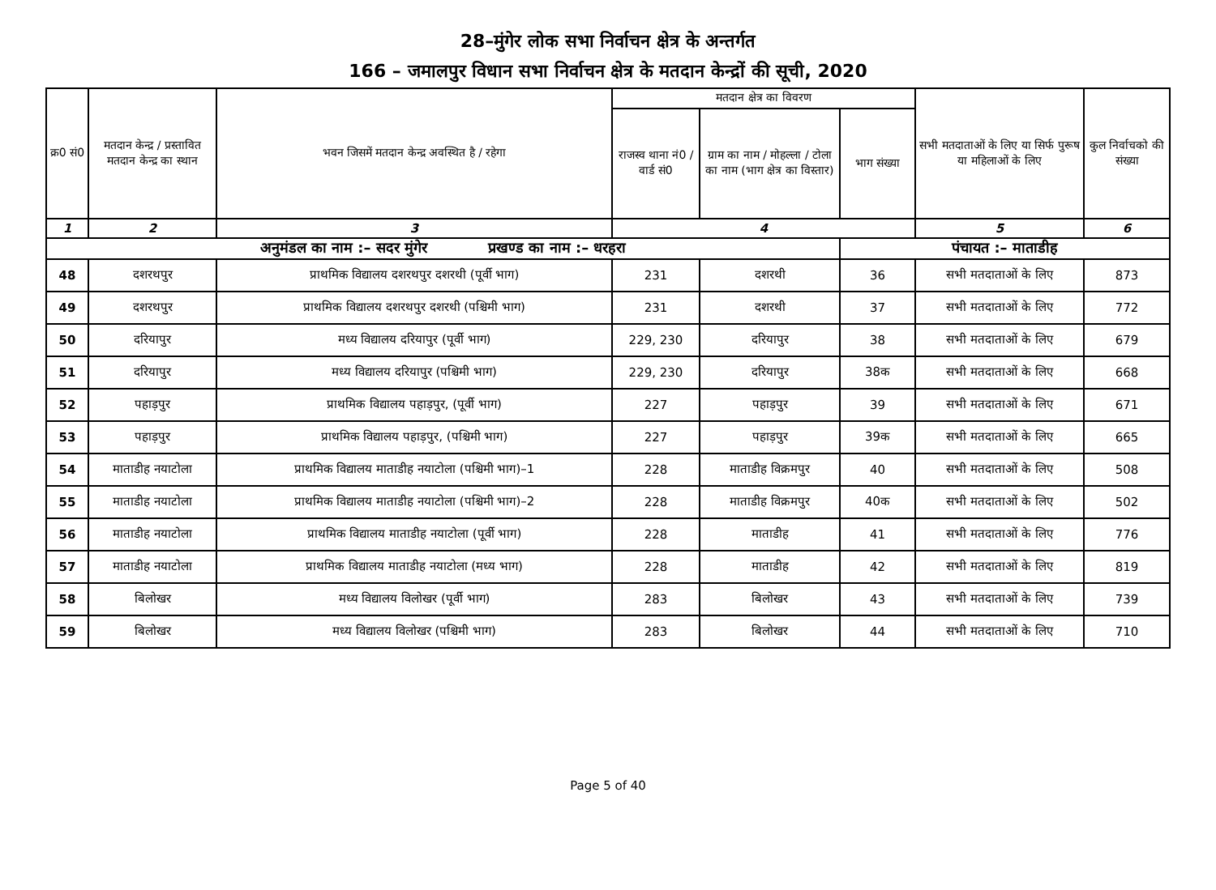28–मुंगेर लोक सभा निर्वाचन क्षेत्र के अन्तर्गत
166 – जमालपुर विधान सभा निर्वाचन क्षेत्र के मतदान केन्द्रों की सूची, 2020
| क्र0 सं0 | मतदान केन्द्र / प्रस्तावित मतदान केन्द्र का स्थान | भवन जिसमें मतदान केन्द्र अवस्थित है / रहेगा | मतदान क्षेत्र का विवरण | | | सभी मतदाताओं के लिए या सिर्फ पुरूष या महिलाओं के लिए | कुल निर्वाचको की संख्या |
| --- | --- | --- | --- | --- | --- | --- | --- |
| | | | राजस्व थाना नं0 / वार्ड सं0 | ग्राम का नाम / मोहल्ला / टोला का नाम (भाग क्षेत्र का विस्तार) | भाग संख्या | | |
| 1 | 2 | 3 | 4 | | | 5 | 6 |
| अनुमंडल का नाम :– सदर मुंगेर प्रखण्ड का नाम :– धरहरा | | | | | पंचायत :– माताडीह | | |
| 48 | दशरथपुर | प्राथमिक विद्यालय दशरथपुर दशरथी (पूर्वी भाग) | 231 | दशरथी | 36 | सभी मतदाताओं के लिए | 873 |
| 49 | दशरथपुर | प्राथमिक विद्यालय दशरथपुर दशरथी (पश्चिमी भाग) | 231 | दशरथी | 37 | सभी मतदाताओं के लिए | 772 |
| 50 | दरियापुर | मध्य विद्यालय दरियापुर (पूर्वी भाग) | 229, 230 | दरियापुर | 38 | सभी मतदाताओं के लिए | 679 |
| 51 | दरियापुर | मध्य विद्यालय दरियापुर (पश्चिमी भाग) | 229, 230 | दरियापुर | 38क | सभी मतदाताओं के लिए | 668 |
| 52 | पहाड़पुर | प्राथमिक विद्यालय पहाड़पुर, (पूर्वी भाग) | 227 | पहाड़पुर | 39 | सभी मतदाताओं के लिए | 671 |
| 53 | पहाड़पुर | प्राथमिक विद्यालय पहाड़पुर, (पश्चिमी भाग) | 227 | पहाड़पुर | 39क | सभी मतदाताओं के लिए | 665 |
| 54 | माताडीह नयाटोला | प्राथमिक विद्यालय माताडीह नयाटोला (पश्चिमी भाग)–1 | 228 | माताडीह विक्रमपुर | 40 | सभी मतदाताओं के लिए | 508 |
| 55 | माताडीह नयाटोला | प्राथमिक विद्यालय माताडीह नयाटोला (पश्चिमी भाग)–2 | 228 | माताडीह विक्रमपुर | 40क | सभी मतदाताओं के लिए | 502 |
| 56 | माताडीह नयाटोला | प्राथमिक विद्यालय माताडीह नयाटोला (पूर्वी भाग) | 228 | माताडीह | 41 | सभी मतदाताओं के लिए | 776 |
| 57 | माताडीह नयाटोला | प्राथमिक विद्यालय माताडीह नयाटोला (मध्य भाग) | 228 | माताडीह | 42 | सभी मतदाताओं के लिए | 819 |
| 58 | बिलोखर | मध्य विद्यालय विलोखर (पूर्वी भाग) | 283 | बिलोखर | 43 | सभी मतदाताओं के लिए | 739 |
| 59 | बिलोखर | मध्य विद्यालय विलोखर (पश्चिमी भाग) | 283 | बिलोखर | 44 | सभी मतदाताओं के लिए | 710 |
Page 5 of 40